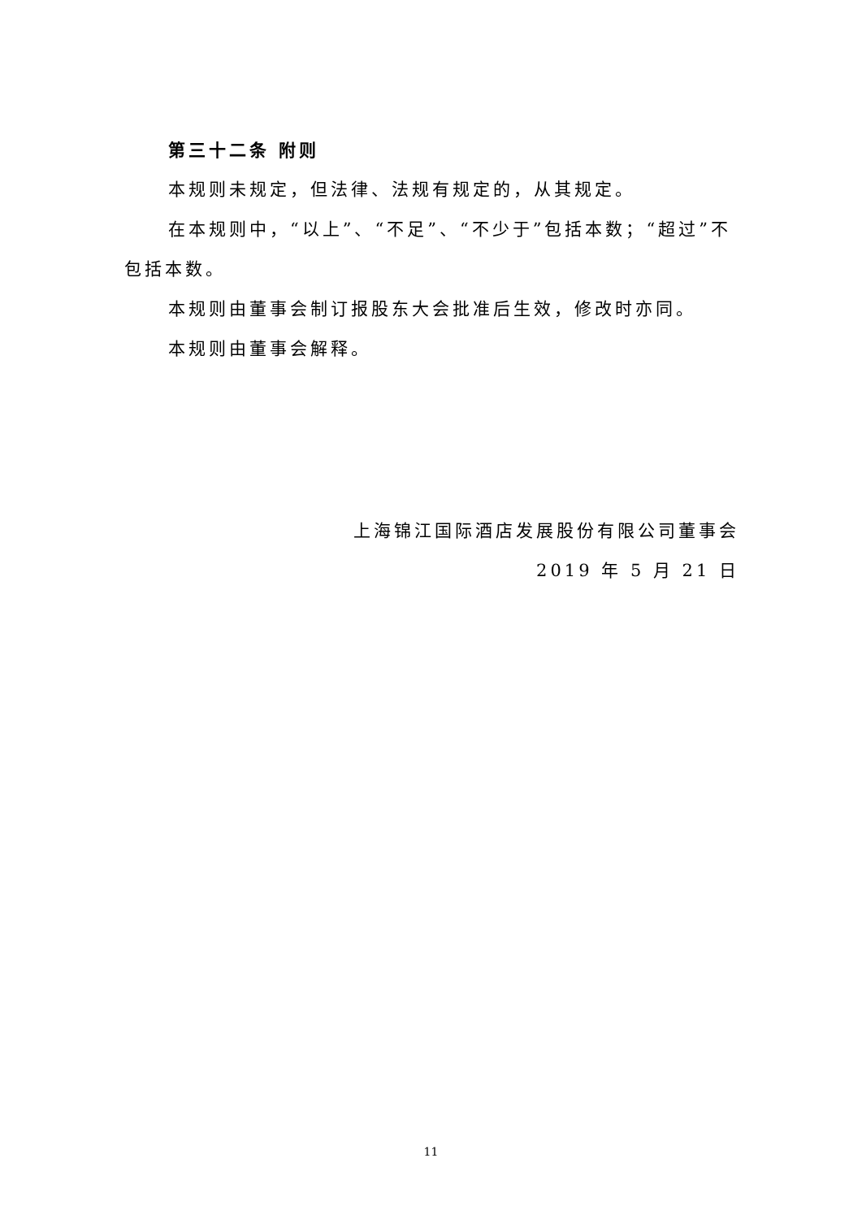第三十二条 附则
本规则未规定，但法律、法规有规定的，从其规定。
在本规则中，“以上”、“不足”、“不少于”包括本数；“超过”不包括本数。
本规则由董事会制订报股东大会批准后生效，修改时亦同。
本规则由董事会解释。
上海锦江国际酒店发展股份有限公司董事会
2019 年 5 月 21 日
11